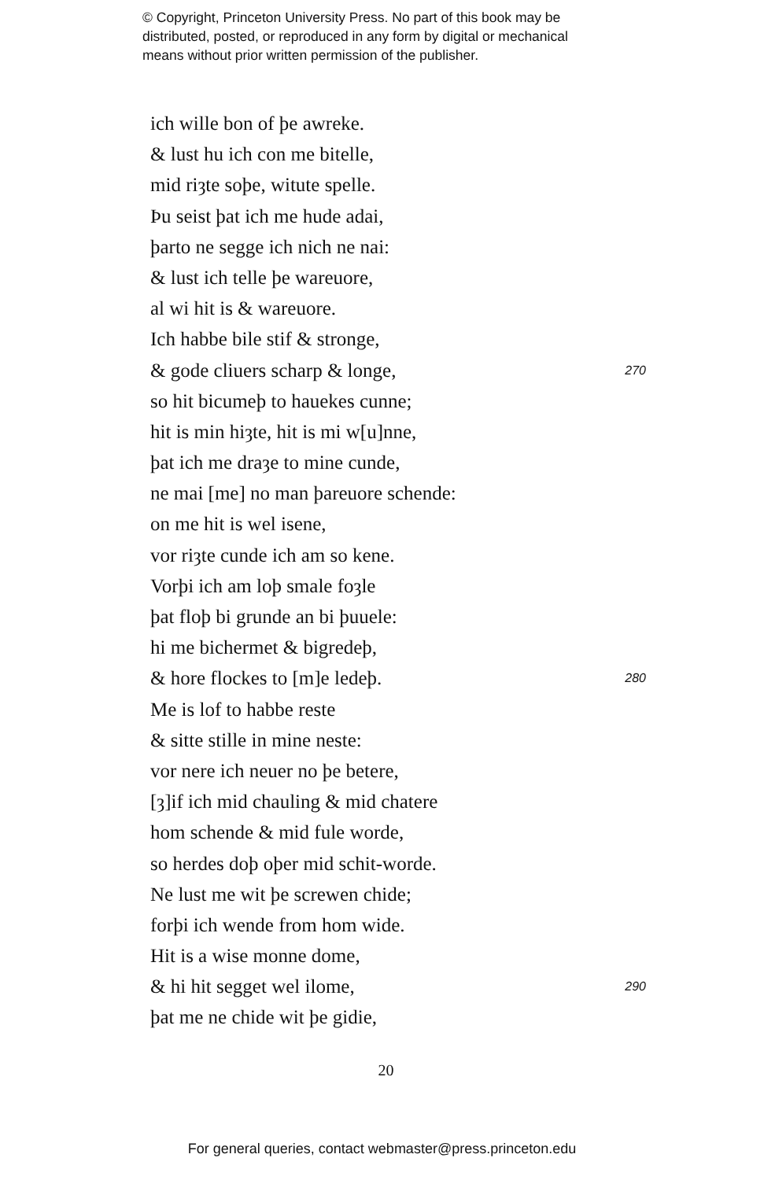© Copyright, Princeton University Press. No part of this book may be
distributed, posted, or reproduced in any form by digital or mechanical
means without prior written permission of the publisher.
ich wille bon of þe awreke.
& lust hu ich con me bitelle,
mid riȝte soþe, witute spelle.
Þu seist þat ich me hude adai,
þarto ne segge ich nich ne nai:
& lust ich telle þe wareuore,
al wi hit is & wareuore.
Ich habbe bile stif & stronge,
& gode cliuers scharp & longe, 270
so hit bicumeþ to hauekes cunne;
hit is min hiȝte, hit is mi w[u]nne,
þat ich me draȝe to mine cunde,
ne mai [me] no man þareuore schende:
on me hit is wel isene,
vor riȝte cunde ich am so kene.
Vorþi ich am loþ smale foȝle
þat floþ bi grunde an bi þuuele:
hi me bichermet & bigredeþ,
& hore flockes to [m]e ledeþ. 280
Me is lof to habbe reste
& sitte stille in mine neste:
vor nere ich neuer no þe betere,
[ȝ]if ich mid chauling & mid chatere
hom schende & mid fule worde,
so herdes doþ oþer mid schit-worde.
Ne lust me wit þe screwen chide;
forþi ich wende from hom wide.
Hit is a wise monne dome,
& hi hit segget wel ilome, 290
þat me ne chide wit þe gidie,
20
For general queries, contact webmaster@press.princeton.edu